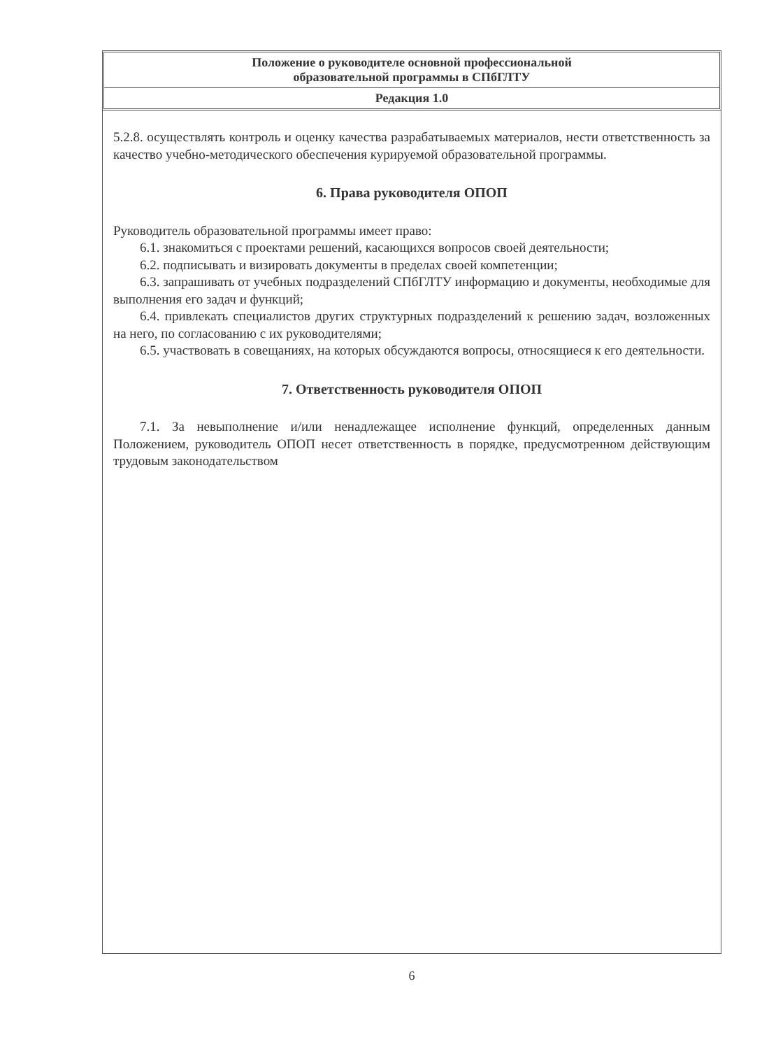Положение о руководителе основной профессиональной
образовательной программы в СПбГЛТУ
Редакция 1.0
5.2.8. осуществлять контроль и оценку качества разрабатываемых материалов, нести ответственность за качество учебно-методического обеспечения курируемой образовательной программы.
6. Права руководителя ОПОП
Руководитель образовательной программы имеет право:
6.1. знакомиться с проектами решений, касающихся вопросов своей деятельности;
6.2. подписывать и визировать документы в пределах своей компетенции;
6.3. запрашивать от учебных подразделений СПбГЛТУ информацию и документы, необходимые для выполнения его задач и функций;
6.4. привлекать специалистов других структурных подразделений к решению задач, возложенных на него, по согласованию с их руководителями;
6.5. участвовать в совещаниях, на которых обсуждаются вопросы, относящиеся к его деятельности.
7. Ответственность руководителя ОПОП
7.1. За невыполнение и/или ненадлежащее исполнение функций, определенных данным Положением, руководитель ОПОП несет ответственность в порядке, предусмотренном действующим трудовым законодательством
6